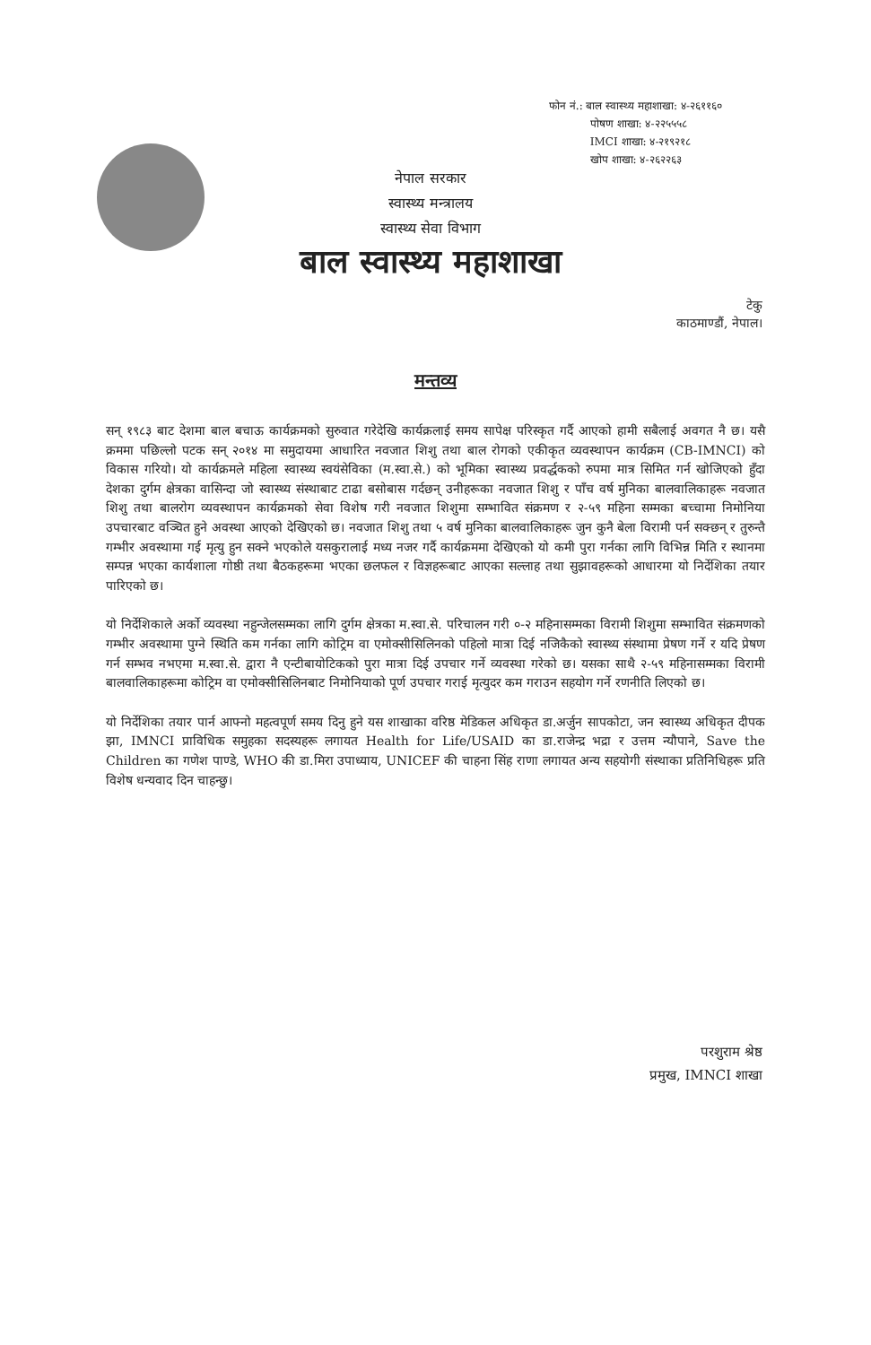फोन नं.: बाल स्वास्थ्य महाशाखा: ४-२६११६०
पोषण शाखा: ४-२२५५५८
IMCI शाखा: ४-२१९२१८
खोप शाखा: ४-२६२२६३
नेपाल सरकार
स्वास्थ्य मन्त्रालय
स्वास्थ्य सेवा विभाग
बाल स्वास्थ्य महाशाखा
टेकु
काठमाण्डौं, नेपाल।
मन्तव्य
सन् १९८३ बाट देशमा बाल बचाऊ कार्यक्रमको सुरुवात गरेदेखि कार्यक्रलाई समय सापेक्ष परिस्कृत गर्दै आएको हामी सबैलाई अवगत नै छ। यसै क्रममा पछिल्लो पटक सन् २०१४ मा समुदायमा आधारित नवजात शिशु तथा बाल रोगको एकीकृत व्यवस्थापन कार्यक्रम (CB-IMNCI) को विकास गरियो। यो कार्यक्रमले महिला स्वास्थ्य स्वयंसेविका (म.स्वा.से.) को भूमिका स्वास्थ्य प्रवर्द्धकको रुपमा मात्र सिमित गर्न खोजिएको हुँदा देशका दुर्गम क्षेत्रका वासिन्दा जो स्वास्थ्य संस्थाबाट टाढा बसोबास गर्दछन् उनीहरूका नवजात शिशु र पाँच वर्ष मुनिका बालवालिकाहरू नवजात शिशु तथा बालरोग व्यवस्थापन कार्यक्रमको सेवा विशेष गरी नवजात शिशुमा सम्भावित संक्रमण र २-५९ महिना सम्मका बच्चामा निमोनिया उपचारबाट वञ्चित हुने अवस्था आएको देखिएको छ। नवजात शिशु तथा ५ वर्ष मुनिका बालवालिकाहरू जुन कुनै बेला विरामी पर्न सक्छन् र तुरुन्तै गम्भीर अवस्थामा गई मृत्यु हुन सक्ने भएकोले यसकुरालाई मध्य नजर गर्दै कार्यक्रममा देखिएको यो कमी पुरा गर्नका लागि विभिन्न मिति र स्थानमा सम्पन्न भएका कार्यशाला गोष्ठी तथा बैठकहरूमा भएका छलफल र विज्ञहरूबाट आएका सल्लाह तथा सुझावहरूको आधारमा यो निर्देशिका तयार पारिएको छ।
यो निर्देशिकाले अर्को व्यवस्था नहुन्जेलसम्मका लागि दुर्गम क्षेत्रका म.स्वा.से. परिचालन गरी ०-२ महिनासम्मका विरामी शिशुमा सम्भावित संक्रमणको गम्भीर अवस्थामा पुग्ने स्थिति कम गर्नका लागि कोट्रिम वा एमोक्सीसिलिनको पहिलो मात्रा दिई नजिकैको स्वास्थ्य संस्थामा प्रेषण गर्ने र यदि प्रेषण गर्न सम्भव नभएमा म.स्वा.से. द्वारा नै एन्टीबायोटिकको पुरा मात्रा दिई उपचार गर्ने व्यवस्था गरेको छ। यसका साथै २-५९ महिनासम्मका विरामी बालवालिकाहरूमा कोट्रिम वा एमोक्सीसिलिनबाट निमोनियाको पूर्ण उपचार गराई मृत्युदर कम गराउन सहयोग गर्ने रणनीति लिएको छ।
यो निर्देशिका तयार पार्न आफ्नो महत्वपूर्ण समय दिनु हुने यस शाखाका वरिष्ठ मेडिकल अधिकृत डा.अर्जुन सापकोटा, जन स्वास्थ्य अधिकृत दीपक झा, IMNCI प्राविधिक समुहका सदस्यहरू लगायत Health for Life/USAID का डा.राजेन्द्र भद्रा र उत्तम न्यौपाने, Save the Children का गणेश पाण्डे, WHO की डा.मिरा उपाध्याय, UNICEF की चाहना सिंह राणा लगायत अन्य सहयोगी संस्थाका प्रतिनिधिहरू प्रति विशेष धन्यवाद दिन चाहन्छु।
परशुराम श्रेष्ठ
प्रमुख, IMNCI शाखा